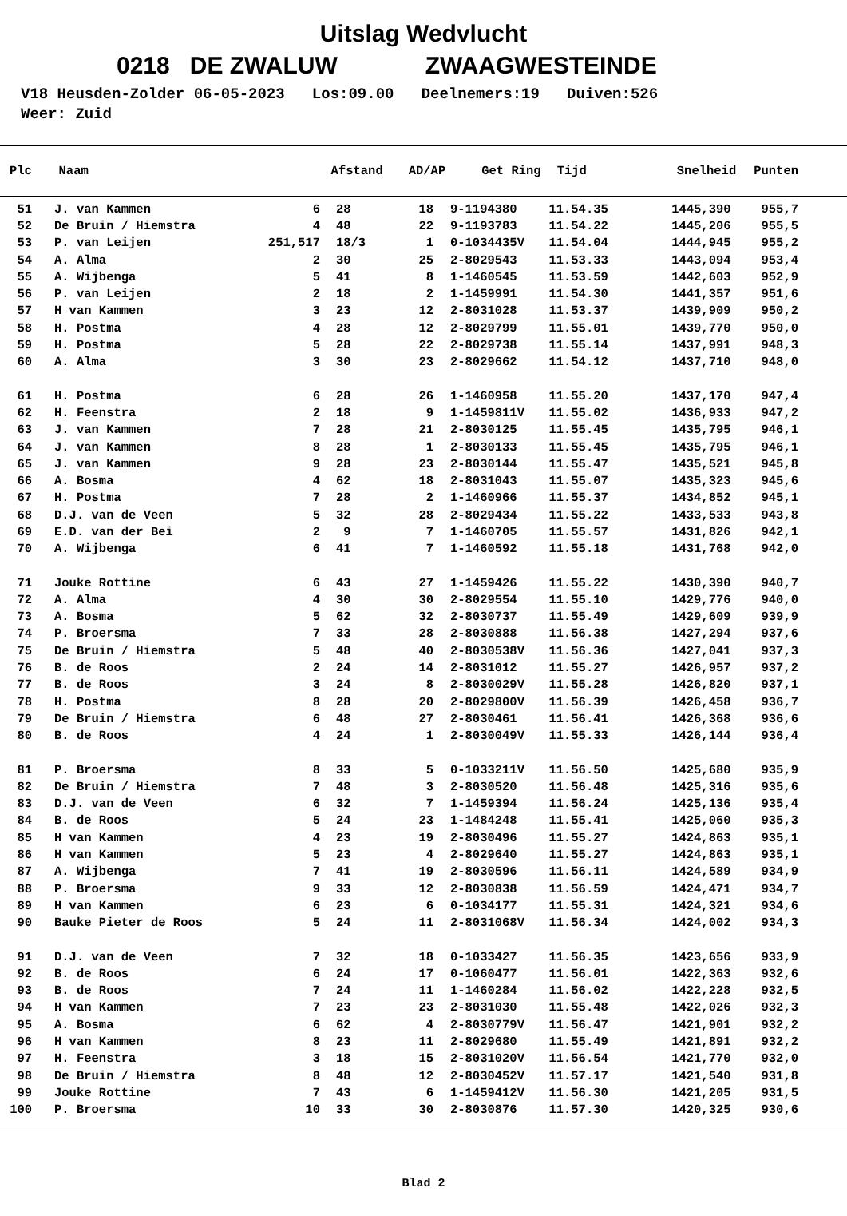Uitslag Wedvlucht
0218 DE ZWALUW ZWAAGWESTEINDE
V18 Heusden-Zolder 06-05-2023 Los:09.00 Deelnemers:19 Duiven:526 Weer: Zuid
| Plc | Naam | Afstand | AD/AP | Get Ring | Tijd | Snelheid | Punten |
| --- | --- | --- | --- | --- | --- | --- | --- |
| 51 | | J. van Kammen | 6 | 28 | 18 | | 9-1194380 | 11.54.35 | 1445,390 | 955,7 |
| 52 | | De Bruin / Hiemstra | 4 | 48 | 22 | | 9-1193783 | 11.54.22 | 1445,206 | 955,5 |
| 53 | | P. van Leijen | 251,517 | 18/3 | 1 | | 0-1034435V | 11.54.04 | 1444,945 | 955,2 |
| 54 | | A. Alma | 2 | 30 | 25 | | 2-8029543 | 11.53.33 | 1443,094 | 953,4 |
| 55 | | A. Wijbenga | 5 | 41 | 8 | | 1-1460545 | 11.53.59 | 1442,603 | 952,9 |
| 56 | | P. van Leijen | 2 | 18 | 2 | | 1-1459991 | 11.54.30 | 1441,357 | 951,6 |
| 57 | | H van Kammen | 3 | 23 | 12 | | 2-8031028 | 11.53.37 | 1439,909 | 950,2 |
| 58 | | H. Postma | 4 | 28 | 12 | | 2-8029799 | 11.55.01 | 1439,770 | 950,0 |
| 59 | | H. Postma | 5 | 28 | 22 | | 2-8029738 | 11.55.14 | 1437,991 | 948,3 |
| 60 | | A. Alma | 3 | 30 | 23 | | 2-8029662 | 11.54.12 | 1437,710 | 948,0 |
| 61 | | H. Postma | 6 | 28 | 26 | | 1-1460958 | 11.55.20 | 1437,170 | 947,4 |
| 62 | | H. Feenstra | 2 | 18 | 9 | | 1-1459811V | 11.55.02 | 1436,933 | 947,2 |
| 63 | | J. van Kammen | 7 | 28 | 21 | | 2-8030125 | 11.55.45 | 1435,795 | 946,1 |
| 64 | | J. van Kammen | 8 | 28 | 1 | | 2-8030133 | 11.55.45 | 1435,795 | 946,1 |
| 65 | | J. van Kammen | 9 | 28 | 23 | | 2-8030144 | 11.55.47 | 1435,521 | 945,8 |
| 66 | | A. Bosma | 4 | 62 | 18 | | 2-8031043 | 11.55.07 | 1435,323 | 945,6 |
| 67 | | H. Postma | 7 | 28 | 2 | | 1-1460966 | 11.55.37 | 1434,852 | 945,1 |
| 68 | | D.J. van de Veen | 5 | 32 | 28 | | 2-8029434 | 11.55.22 | 1433,533 | 943,8 |
| 69 | | E.D. van der Bei | 2 | 9 | 7 | | 1-1460705 | 11.55.57 | 1431,826 | 942,1 |
| 70 | | A. Wijbenga | 6 | 41 | 7 | | 1-1460592 | 11.55.18 | 1431,768 | 942,0 |
| 71 | | Jouke Rottine | 6 | 43 | 27 | | 1-1459426 | 11.55.22 | 1430,390 | 940,7 |
| 72 | | A. Alma | 4 | 30 | 30 | | 2-8029554 | 11.55.10 | 1429,776 | 940,0 |
| 73 | | A. Bosma | 5 | 62 | 32 | | 2-8030737 | 11.55.49 | 1429,609 | 939,9 |
| 74 | | P. Broersma | 7 | 33 | 28 | | 2-8030888 | 11.56.38 | 1427,294 | 937,6 |
| 75 | | De Bruin / Hiemstra | 5 | 48 | 40 | | 2-8030538V | 11.56.36 | 1427,041 | 937,3 |
| 76 | | B. de Roos | 2 | 24 | 14 | | 2-8031012 | 11.55.27 | 1426,957 | 937,2 |
| 77 | | B. de Roos | 3 | 24 | 8 | | 2-8030029V | 11.55.28 | 1426,820 | 937,1 |
| 78 | | H. Postma | 8 | 28 | 20 | | 2-8029800V | 11.56.39 | 1426,458 | 936,7 |
| 79 | | De Bruin / Hiemstra | 6 | 48 | 27 | | 2-8030461 | 11.56.41 | 1426,368 | 936,6 |
| 80 | | B. de Roos | 4 | 24 | 1 | | 2-8030049V | 11.55.33 | 1426,144 | 936,4 |
| 81 | | P. Broersma | 8 | 33 | 5 | | 0-1033211V | 11.56.50 | 1425,680 | 935,9 |
| 82 | | De Bruin / Hiemstra | 7 | 48 | 3 | | 2-8030520 | 11.56.48 | 1425,316 | 935,6 |
| 83 | | D.J. van de Veen | 6 | 32 | 7 | | 1-1459394 | 11.56.24 | 1425,136 | 935,4 |
| 84 | | B. de Roos | 5 | 24 | 23 | | 1-1484248 | 11.55.41 | 1425,060 | 935,3 |
| 85 | | H van Kammen | 4 | 23 | 19 | | 2-8030496 | 11.55.27 | 1424,863 | 935,1 |
| 86 | | H van Kammen | 5 | 23 | 4 | | 2-8029640 | 11.55.27 | 1424,863 | 935,1 |
| 87 | | A. Wijbenga | 7 | 41 | 19 | | 2-8030596 | 11.56.11 | 1424,589 | 934,9 |
| 88 | | P. Broersma | 9 | 33 | 12 | | 2-8030838 | 11.56.59 | 1424,471 | 934,7 |
| 89 | | H van Kammen | 6 | 23 | 6 | | 0-1034177 | 11.55.31 | 1424,321 | 934,6 |
| 90 | | Bauke Pieter de Roos | 5 | 24 | 11 | | 2-8031068V | 11.56.34 | 1424,002 | 934,3 |
| 91 | | D.J. van de Veen | 7 | 32 | 18 | | 0-1033427 | 11.56.35 | 1423,656 | 933,9 |
| 92 | | B. de Roos | 6 | 24 | 17 | | 0-1060477 | 11.56.01 | 1422,363 | 932,6 |
| 93 | | B. de Roos | 7 | 24 | 11 | | 1-1460284 | 11.56.02 | 1422,228 | 932,5 |
| 94 | | H van Kammen | 7 | 23 | 23 | | 2-8031030 | 11.55.48 | 1422,026 | 932,3 |
| 95 | | A. Bosma | 6 | 62 | 4 | | 2-8030779V | 11.56.47 | 1421,901 | 932,2 |
| 96 | | H van Kammen | 8 | 23 | 11 | | 2-8029680 | 11.55.49 | 1421,891 | 932,2 |
| 97 | | H. Feenstra | 3 | 18 | 15 | | 2-8031020V | 11.56.54 | 1421,770 | 932,0 |
| 98 | | De Bruin / Hiemstra | 8 | 48 | 12 | | 2-8030452V | 11.57.17 | 1421,540 | 931,8 |
| 99 | | Jouke Rottine | 7 | 43 | 6 | | 1-1459412V | 11.56.30 | 1421,205 | 931,5 |
| 100 | | P. Broersma | 10 | 33 | 30 | | 2-8030876 | 11.57.30 | 1420,325 | 930,6 |
Blad 2